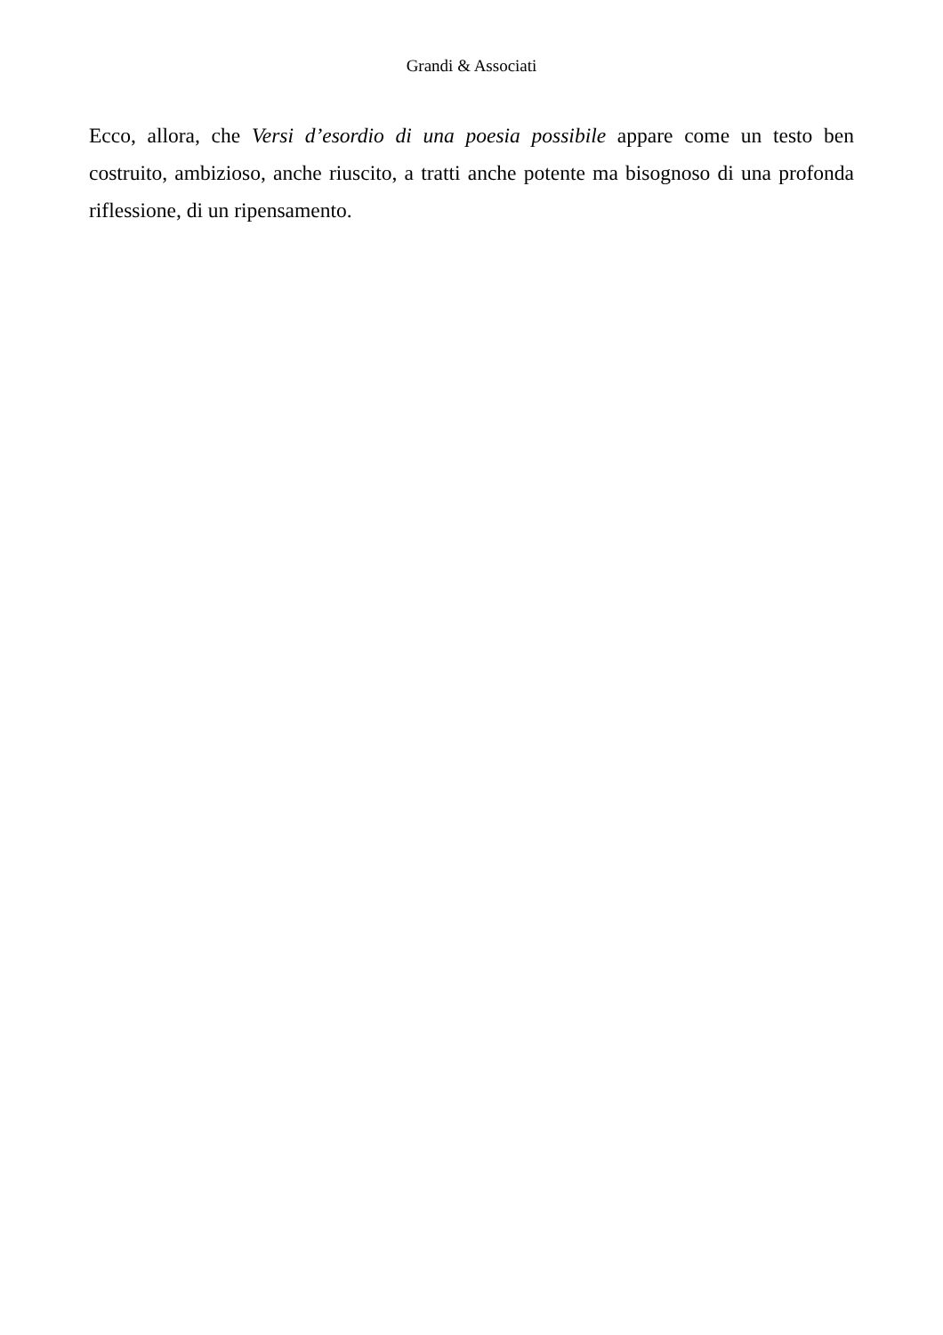Grandi & Associati
Ecco, allora, che Versi d’esordio di una poesia possibile appare come un testo ben costruito, ambizioso, anche riuscito, a tratti anche potente ma bisognoso di una profonda riflessione, di un ripensamento.